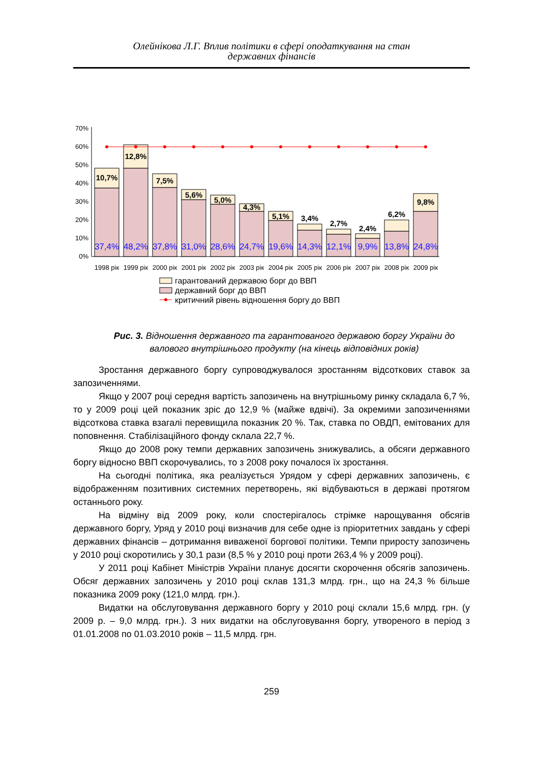Олейнікова Л.Г. Вплив політики в сфері оподаткування на стан
державних фінансів
0%
10%
20%
30%
40%
50%
60%
70%
10,7%
12,8%
7,5%
5,6%
5,0%
4,3%
5,1%
3,4%
2,7%
2,4%
6,2%
9,8%
37,4%
48,2%
37,8%
31,0%
28,6%
24,7%
19,6%
14,3%
12,1%
9,9%
13,8%
24,8%
1998 рік
1999 рік
2000 рік
2001 рік
2002 рік
2003 рік
2004 рік
2005 рік
2006 рік
2007 рік
2008 рік
2009 рік
гарантований державою борг до ВВП
державний борг до ВВП
критичний рівень відношення боргу до ВВП
Рис. 3. Відношення державного та гарантованого державою боргу України до валового внутрішнього продукту (на кінець відповідних років)
Зростання державного боргу супроводжувалося зростанням відсоткових ставок за запозиченнями.
Якщо у 2007 році середня вартість запозичень на внутрішньому ринку складала 6,7 %, то у 2009 році цей показник зріс до 12,9 % (майже вдвічі). За окремими запозиченнями відсоткова ставка взагалі перевищила показник 20 %. Так, ставка по ОВДП, емітованих для поповнення. Стабілізаційного фонду склала 22,7 %.
Якщо до 2008 року темпи державних запозичень знижувались, а обсяги державного боргу відносно ВВП скорочувались, то з 2008 року почалося їх зростання.
На сьогодні політика, яка реалізується Урядом у сфері державних запозичень, є відображенням позитивних системних перетворень, які відбуваються в державі протягом останнього року.
На відміну від 2009 року, коли спостерігалось стрімке нарощування обсягів державного боргу, Уряд у 2010 році визначив для себе одне із пріоритетних завдань у сфері державних фінансів – дотримання виваженої боргової політики. Темпи приросту запозичень у 2010 році скоротились у 30,1 рази (8,5 % у 2010 році проти 263,4 % у 2009 році).
У 2011 році Кабінет Міністрів України планує досягти скорочення обсягів запозичень. Обсяг державних запозичень у 2010 році склав 131,3 млрд. грн., що на 24,3 % більше показника 2009 року (121,0 млрд. грн.).
Видатки на обслуговування державного боргу у 2010 році склали 15,6 млрд. грн. (у 2009 р. – 9,0 млрд. грн.). З них видатки на обслуговування боргу, утвореного в період з 01.01.2008 по 01.03.2010 років – 11,5 млрд. грн.
259